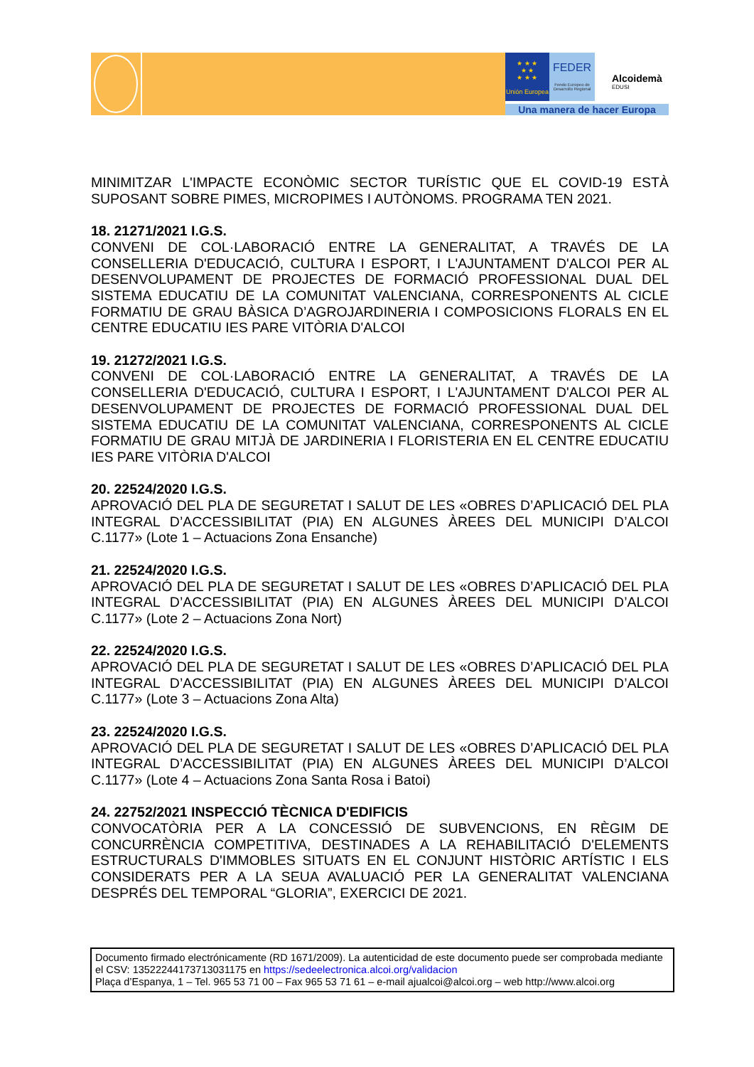★ ★ ★
★ ★
★ ★ ★
Unión Europea
FEDER
Fondo Europeo de Desarrollo Regional
Alcoidemà
EDUSI
Una manera de hacer Europa
MINIMITZAR L'IMPACTE ECONÒMIC SECTOR TURÍSTIC QUE EL COVID-19 ESTÀ SUPOSANT SOBRE PIMES, MICROPIMES I AUTÒNOMS. PROGRAMA TEN 2021.
18. 21271/2021 I.G.S.
CONVENI DE COL·LABORACIÓ ENTRE LA GENERALITAT, A TRAVÉS DE LA CONSELLERIA D'EDUCACIÓ, CULTURA I ESPORT, I L'AJUNTAMENT D'ALCOI PER AL DESENVOLUPAMENT DE PROJECTES DE FORMACIÓ PROFESSIONAL DUAL DEL SISTEMA EDUCATIU DE LA COMUNITAT VALENCIANA, CORRESPONENTS AL CICLE FORMATIU DE GRAU BÀSICA D’AGROJARDINERIA I COMPOSICIONS FLORALS EN EL CENTRE EDUCATIU IES PARE VITÒRIA D'ALCOI
19. 21272/2021 I.G.S.
CONVENI DE COL·LABORACIÓ ENTRE LA GENERALITAT, A TRAVÉS DE LA CONSELLERIA D'EDUCACIÓ, CULTURA I ESPORT, I L'AJUNTAMENT D'ALCOI PER AL DESENVOLUPAMENT DE PROJECTES DE FORMACIÓ PROFESSIONAL DUAL DEL SISTEMA EDUCATIU DE LA COMUNITAT VALENCIANA, CORRESPONENTS AL CICLE FORMATIU DE GRAU MITJÀ DE JARDINERIA I FLORISTERIA EN EL CENTRE EDUCATIU IES PARE VITÒRIA D'ALCOI
20. 22524/2020 I.G.S.
APROVACIÓ DEL PLA DE SEGURETAT I SALUT DE LES «OBRES D’APLICACIÓ DEL PLA INTEGRAL D’ACCESSIBILITAT (PIA) EN ALGUNES ÀREES DEL MUNICIPI D’ALCOI C.1177» (Lote 1 – Actuacions Zona Ensanche)
21. 22524/2020 I.G.S.
APROVACIÓ DEL PLA DE SEGURETAT I SALUT DE LES «OBRES D’APLICACIÓ DEL PLA INTEGRAL D’ACCESSIBILITAT (PIA) EN ALGUNES ÀREES DEL MUNICIPI D’ALCOI C.1177» (Lote 2 – Actuacions Zona Nort)
22. 22524/2020 I.G.S.
APROVACIÓ DEL PLA DE SEGURETAT I SALUT DE LES «OBRES D’APLICACIÓ DEL PLA INTEGRAL D’ACCESSIBILITAT (PIA) EN ALGUNES ÀREES DEL MUNICIPI D’ALCOI C.1177» (Lote 3 – Actuacions Zona Alta)
23. 22524/2020 I.G.S.
APROVACIÓ DEL PLA DE SEGURETAT I SALUT DE LES «OBRES D’APLICACIÓ DEL PLA INTEGRAL D’ACCESSIBILITAT (PIA) EN ALGUNES ÀREES DEL MUNICIPI D’ALCOI C.1177» (Lote 4 – Actuacions Zona Santa Rosa i Batoi)
24. 22752/2021 INSPECCIÓ TÈCNICA D'EDIFICIS
CONVOCATÒRIA PER A LA CONCESSIÓ DE SUBVENCIONS, EN RÈGIM DE CONCURRÈNCIA COMPETITIVA, DESTINADES A LA REHABILITACIÓ D'ELEMENTS ESTRUCTURALS D'IMMOBLES SITUATS EN EL CONJUNT HISTÒRIC ARTÍSTIC I ELS CONSIDERATS PER A LA SEUA AVALUACIÓ PER LA GENERALITAT VALENCIANA DESPRÉS DEL TEMPORAL “GLORIA”, EXERCICI DE 2021.
Documento firmado electrónicamente (RD 1671/2009). La autenticidad de este documento puede ser comprobada mediante el CSV: 13522244173713031175 en https://sedeelectronica.alcoi.org/validacion
Plaça d’Espanya, 1 – Tel. 965 53 71 00 – Fax 965 53 71 61 – e-mail ajualcoi@alcoi.org – web http://www.alcoi.org